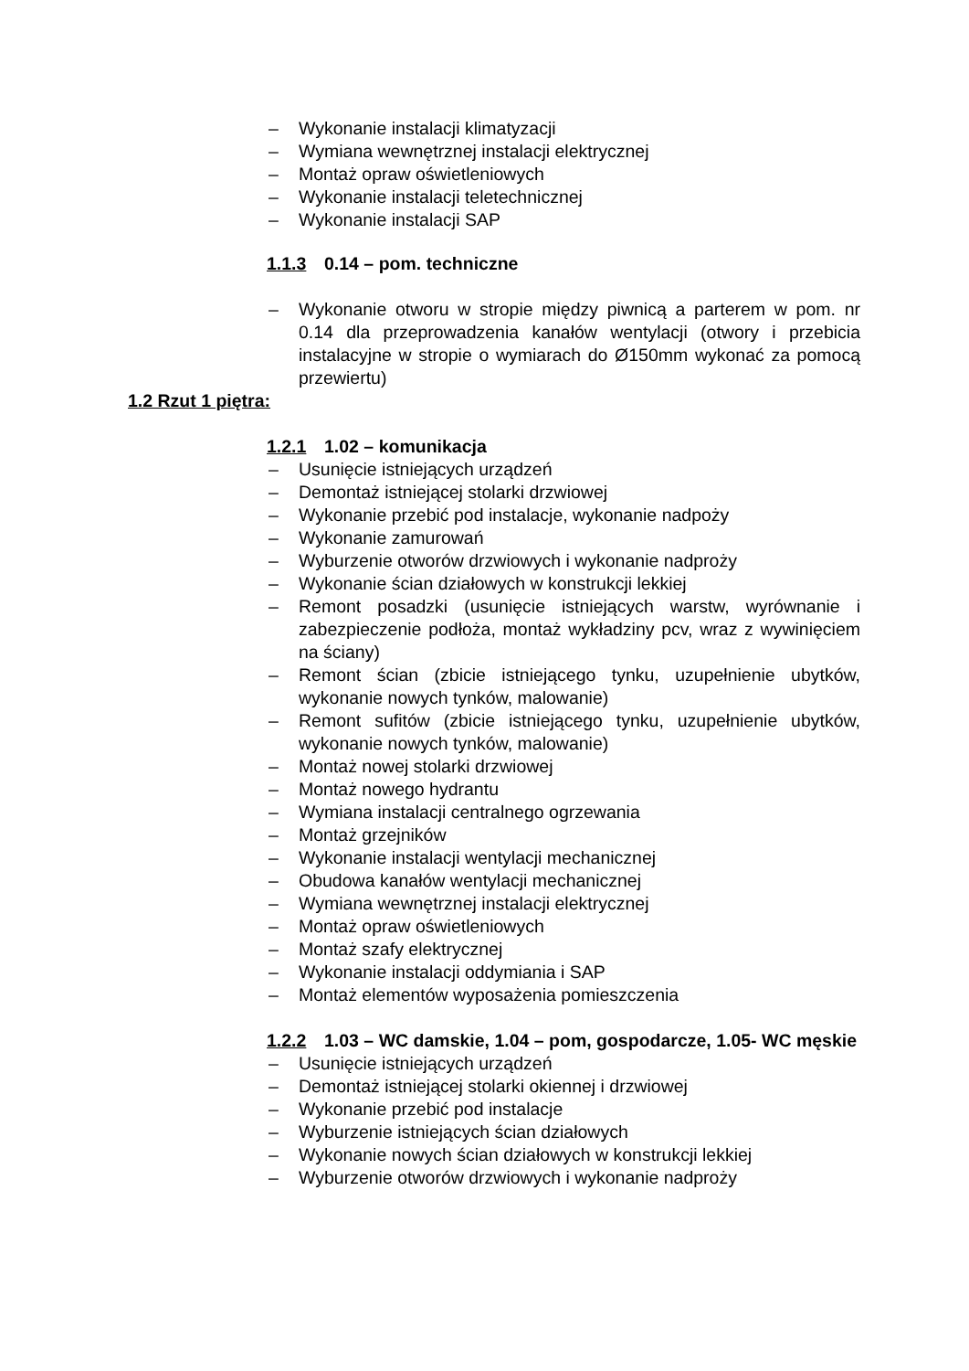– Wykonanie instalacji klimatyzacji
– Wymiana wewnętrznej instalacji elektrycznej
– Montaż opraw oświetleniowych
– Wykonanie instalacji teletechnicznej
– Wykonanie instalacji SAP
1.1.3 0.14 – pom. techniczne
– Wykonanie otworu w stropie między piwnicą a parterem w pom. nr 0.14 dla przeprowadzenia kanałów wentylacji (otwory i przebicia instalacyjne w stropie o wymiarach do Ø150mm wykonać za pomocą przewiertu)
1.2 Rzut 1 piętra:
1.2.1 1.02 – komunikacja
– Usunięcie istniejących urządzeń
– Demontaż istniejącej stolarki drzwiowej
– Wykonanie przebić pod instalacje, wykonanie nadpoży
– Wykonanie zamurowań
– Wyburzenie otworów drzwiowych i wykonanie nadproży
– Wykonanie ścian działowych w konstrukcji lekkiej
– Remont posadzki (usunięcie istniejących warstw, wyrównanie i zabezpieczenie podłoża, montaż wykładziny pcv, wraz z wywinięciem na ściany)
– Remont ścian (zbicie istniejącego tynku, uzupełnienie ubytków, wykonanie nowych tynków, malowanie)
– Remont sufitów (zbicie istniejącego tynku, uzupełnienie ubytków, wykonanie nowych tynków, malowanie)
– Montaż nowej stolarki drzwiowej
– Montaż nowego hydrantu
– Wymiana instalacji centralnego ogrzewania
– Montaż grzejników
– Wykonanie instalacji wentylacji mechanicznej
– Obudowa kanałów wentylacji mechanicznej
– Wymiana wewnętrznej instalacji elektrycznej
– Montaż opraw oświetleniowych
– Montaż szafy elektrycznej
– Wykonanie instalacji oddymiania i SAP
– Montaż elementów wyposażenia pomieszczenia
1.2.2 1.03 – WC damskie, 1.04 – pom, gospodarcze, 1.05- WC męskie
– Usunięcie istniejących urządzeń
– Demontaż istniejącej stolarki okiennej i drzwiowej
– Wykonanie przebić pod instalacje
– Wyburzenie istniejących ścian działowych
– Wykonanie nowych ścian działowych w konstrukcji lekkiej
– Wyburzenie otworów drzwiowych i wykonanie nadproży